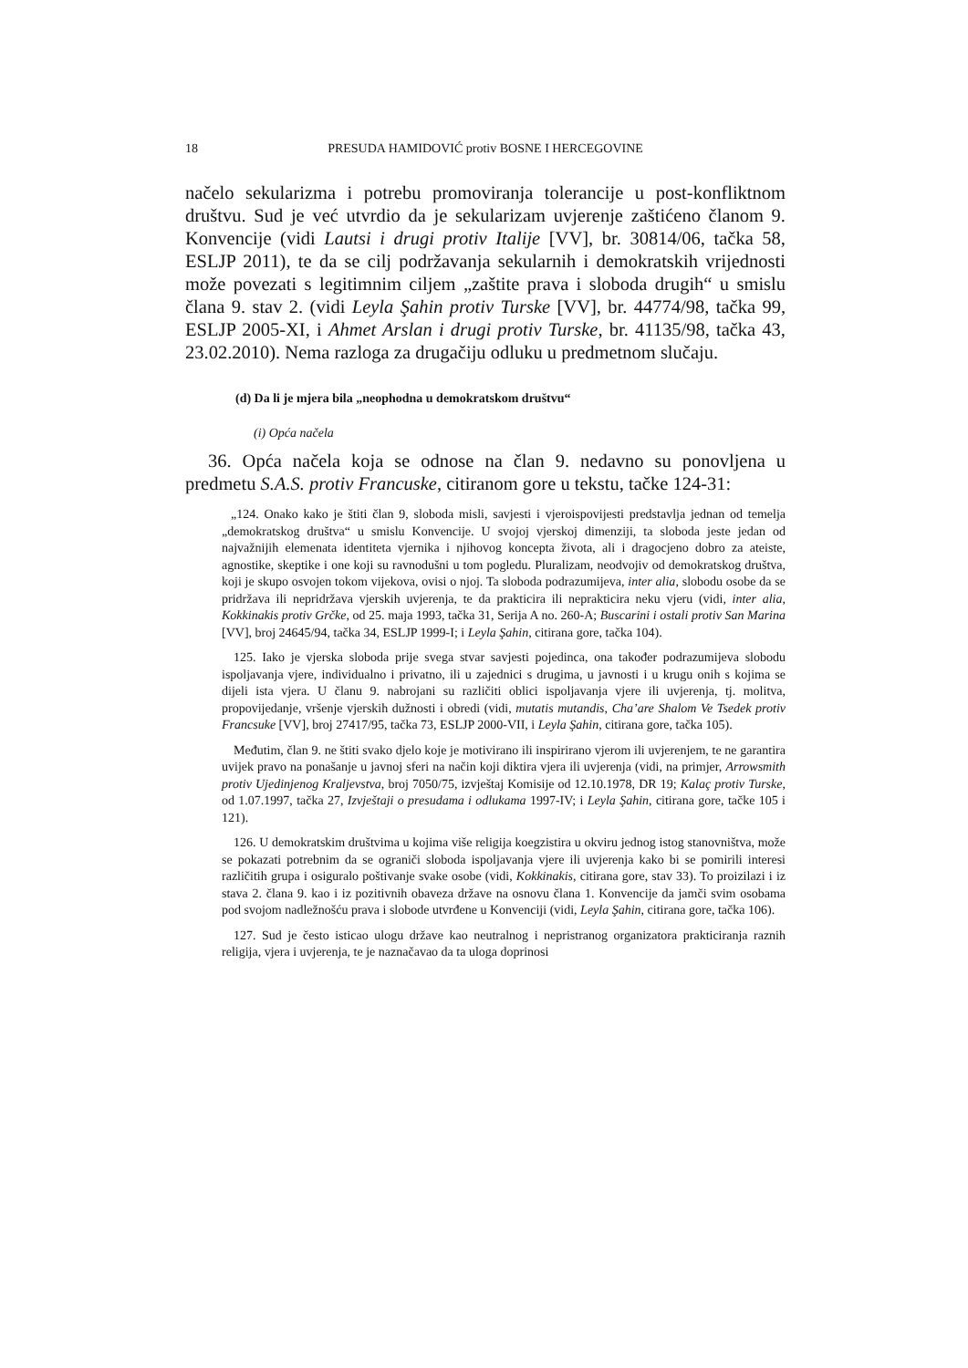18 PRESUDA HAMIDOVIĆ protiv BOSNE I HERCEGOVINE
načelo sekularizma i potrebu promoviranja tolerancije u post-konfliktnom društvu. Sud je već utvrdio da je sekularizam uvjerenje zaštićeno članom 9. Konvencije (vidi Lautsi i drugi protiv Italije [VV], br. 30814/06, tačka 58, ESLJP 2011), te da se cilj podržavanja sekularnih i demokratskih vrijednosti može povezati s legitimnim ciljem „zaštite prava i sloboda drugih“ u smislu člana 9. stav 2. (vidi Leyla Şahin protiv Turske [VV], br. 44774/98, tačka 99, ESLJP 2005-XI, i Ahmet Arslan i drugi protiv Turske, br. 41135/98, tačka 43, 23.02.2010). Nema razloga za drugačiju odluku u predmetnom slučaju.
(d) Da li je mjera bila „neophodna u demokratskom društvu“
(i) Opća načela
36. Opća načela koja se odnose na član 9. nedavno su ponovljena u predmetu S.A.S. protiv Francuske, citiranom gore u tekstu, tačke 124-31:
„124. Onako kako je štiti član 9, sloboda misli, savjesti i vjeroispovijesti predstavlja jednan od temelja „demokratskog društva“ u smislu Konvencije. U svojoj vjerskoj dimenziji, ta sloboda jeste jedan od najvažnijih elemenata identiteta vjernika i njihovog koncepta života, ali i dragocjeno dobro za ateiste, agnostike, skeptike i one koji su ravnodušni u tom pogledu. Pluralizam, neodvojiv od demokratskog društva, koji je skupo osvojen tokom vijekova, ovisi o njoj. Ta sloboda podrazumijeva, inter alia, slobodu osobe da se pridržava ili nepridržava vjerskih uvjerenja, te da prakticira ili neprakticira neku vjeru (vidi, inter alia, Kokkinakis protiv Grčke, od 25. maja 1993, tačka 31, Serija A no. 260-A; Buscarini i ostali protiv San Marina [VV], broj 24645/94, tačka 34, ESLJP 1999-I; i Leyla Şahin, citirana gore, tačka 104).
125. Iako je vjerska sloboda prije svega stvar savjesti pojedinca, ona također podrazumijeva slobodu ispoljavanja vjere, individualno i privatno, ili u zajednici s drugima, u javnosti i u krugu onih s kojima se dijeli ista vjera. U članu 9. nabrojani su različiti oblici ispoljavanja vjere ili uvjerenja, tj. molitva, propovijedanje, vršenje vjerskih dužnosti i obredi (vidi, mutatis mutandis, Cha’are Shalom Ve Tsedek protiv Francsuke [VV], broj 27417/95, tačka 73, ESLJP 2000-VII, i Leyla Şahin, citirana gore, tačka 105).
Međutim, član 9. ne štiti svako djelo koje je motivirano ili inspirirano vjerom ili uvjerenjem, te ne garantira uvijek pravo na ponašanje u javnoj sferi na način koji diktira vjera ili uvjerenja (vidi, na primjer, Arrowsmith protiv Ujedinjenog Kraljevstva, broj 7050/75, izvještaj Komisije od 12.10.1978, DR 19; Kalaç protiv Turske, od 1.07.1997, tačka 27, Izvještaji o presudama i odlukama 1997-IV; i Leyla Şahin, citirana gore, tačke 105 i 121).
126. U demokratskim društvima u kojima više religija koegzistira u okviru jednog istog stanovništva, može se pokazati potrebnim da se ograniči sloboda ispoljavanja vjere ili uvjerenja kako bi se pomirili interesi različitih grupa i osiguralo poštivanje svake osobe (vidi, Kokkinakis, citirana gore, stav 33). To proizilazi i iz stava 2. člana 9. kao i iz pozitivnih obaveza države na osnovu člana 1. Konvencije da jamči svim osobama pod svojom nadležnošću prava i slobode utvrđene u Konvenciji (vidi, Leyla Şahin, citirana gore, tačka 106).
127. Sud je često isticao ulogu države kao neutralnog i nepristranog organizatora prakticiranja raznih religija, vjera i uvjerenja, te je naznačavao da ta uloga doprinosi